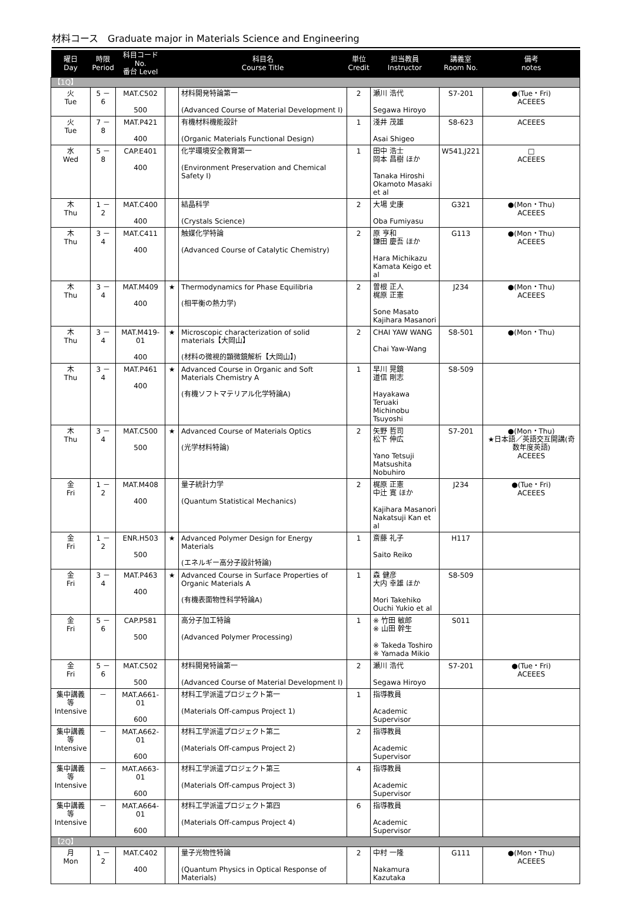材料コース　Graduate major in Materials Science and Engineering
| 曜日 Day | 時限 Period | 科目コード No. 番台 Level | | 科目名 Course Title | 単位 Credit | 担当教員 Instructor | 講義室 Room No. | 備考 notes |
| --- | --- | --- | --- | --- | --- | --- | --- | --- |
| 【1Q】 | | | | | | | | |
| 火 Tue | 5 － 6 | MAT.C502 500 | | 材料開発特論第一 (Advanced Course of Material Development I) | 2 | 瀬川 浩代 Segawa Hiroyo | S7-201 | ●(Tue・Fri) ACEEES |
| 火 Tue | 7 － 8 | MAT.P421 400 | | 有機材料機能設計 (Organic Materials Functional Design) | 1 | 淺井 茂雄 Asai Shigeo | S8-623 | ACEEES |
| 水 Wed | 5 － 8 | CAP.E401 400 | | 化学環境安全教育第一 (Environment Preservation and Chemical Safety I) | 1 | 田中 浩士 岡本 昌樹 ほか Tanaka Hiroshi Okamoto Masaki et al | W541,J221 | □ ACEEES |
| 木 Thu | 1 － 2 | MAT.C400 400 | | 結晶科学 (Crystals Science) | 2 | 大場 史康 Oba Fumiyasu | G321 | ●(Mon・Thu) ACEEES |
| 木 Thu | 3 － 4 | MAT.C411 400 | | 触媒化学特論 (Advanced Course of Catalytic Chemistry) | 2 | 原 亨和 鎌田 慶吾 ほか Hara Michikazu Kamata Keigo et al | G113 | ●(Mon・Thu) ACEEES |
| 木 Thu | 3 － 4 | MAT.M409 400 | ★ | Thermodynamics for Phase Equilibria (相平衡の熱力学) | 2 | 曽根 正人 梶原 正憲 Sone Masato Kajihara Masanori | J234 | ●(Mon・Thu) ACEEES |
| 木 Thu | 3 － 4 | MAT.M419-01 400 | ★ | Microscopic characterization of solid materials【大岡山】 (材料の微視的顕微鏡解析【大岡山】) | 2 | CHAI YAW WANG Chai Yaw-Wang | S8-501 | ●(Mon・Thu) |
| 木 Thu | 3 － 4 | MAT.P461 400 | ★ | Advanced Course in Organic and Soft Materials Chemistry A (有機ソフトマテリアル化学特論A) | 1 | 早川 晃鏡 道信 剛志 Hayakawa Teruaki Michinobu Tsuyoshi | S8-509 | |
| 木 Thu | 3 － 4 | MAT.C500 500 | ★ | Advanced Course of Materials Optics (光学材料特論) | 2 | 矢野 哲司 松下 伸広 Yano Tetsuji Matsushita Nobuhiro | S7-201 | ●(Mon・Thu) ★日本語／英語交互開講(奇数年度英語) ACEEES |
| 金 Fri | 1 － 2 | MAT.M408 400 | | 量子統計力学 (Quantum Statistical Mechanics) | 2 | 梶原 正憲 中辻 寛 ほか Kajihara Masanori Nakatsuji Kan et al | J234 | ●(Tue・Fri) ACEEES |
| 金 Fri | 1 － 2 | ENR.H503 500 | ★ | Advanced Polymer Design for Energy Materials (エネルギー高分子設計特論) | 1 | 斎藤 礼子 Saito Reiko | H117 | |
| 金 Fri | 3 － 4 | MAT.P463 400 | ★ | Advanced Course in Surface Properties of Organic Materials A (有機表面物性科学特論A) | 1 | 森 健彦 大内 幸雄 ほか Mori Takehiko Ouchi Yukio et al | S8-509 | |
| 金 Fri | 5 － 6 | CAP.P581 500 | | 高分子加工特論 (Advanced Polymer Processing) | 1 | ※ 竹田 敏郎 ※ 山田 幹生 ※ Takeda Toshiro ※ Yamada Mikio | S011 | |
| 金 Fri | 5 － 6 | MAT.C502 500 | | 材料開発特論第一 (Advanced Course of Material Development I) | 2 | 瀬川 浩代 Segawa Hiroyo | S7-201 | ●(Tue・Fri) ACEEES |
| 集中講義等 Intensive | － | MAT.A661-01 600 | | 材料工学派遣プロジェクト第一 (Materials Off-campus Project 1) | 1 | 指導教員 Academic Supervisor | | |
| 集中講義等 Intensive | － | MAT.A662-01 600 | | 材料工学派遣プロジェクト第二 (Materials Off-campus Project 2) | 2 | 指導教員 Academic Supervisor | | |
| 集中講義等 Intensive | － | MAT.A663-01 600 | | 材料工学派遣プロジェクト第三 (Materials Off-campus Project 3) | 4 | 指導教員 Academic Supervisor | | |
| 集中講義等 Intensive | － | MAT.A664-01 600 | | 材料工学派遣プロジェクト第四 (Materials Off-campus Project 4) | 6 | 指導教員 Academic Supervisor | | |
| 【2Q】 | | | | | | | | |
| 月 Mon | 1 － 2 | MAT.C402 400 | | 量子光物性特論 (Quantum Physics in Optical Response of Materials) | 2 | 中村 一隆 Nakamura Kazutaka | G111 | ●(Mon・Thu) ACEEES |